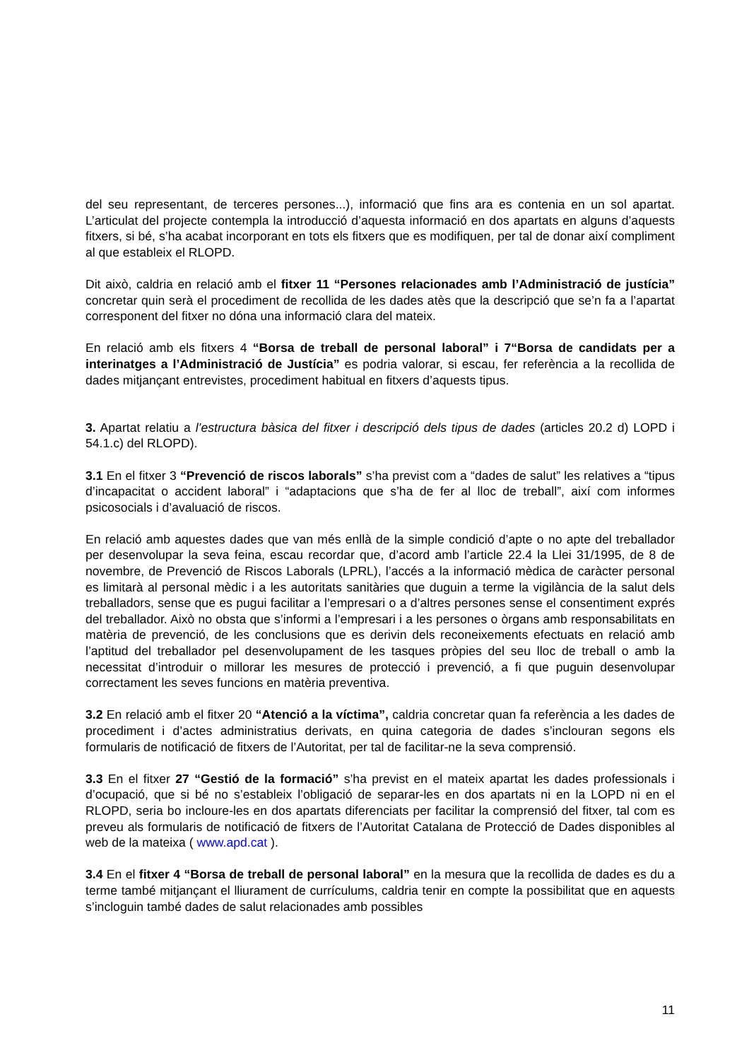del seu representant, de terceres persones...), informació que fins ara es contenia en un sol apartat. L’articulat del projecte contempla la introducció d’aquesta informació en dos apartats en alguns d’aquests fitxers, si bé, s’ha acabat incorporant en tots els fitxers que es modifiquen, per tal de donar així compliment al que estableix el RLOPD.
Dit això, caldria en relació amb el fitxer 11 “Persones relacionades amb l’Administració de justícia” concretar quin serà el procediment de recollida de les dades atès que la descripció que se’n fa a l’apartat corresponent del fitxer no dóna una informació clara del mateix.
En relació amb els fitxers 4 “Borsa de treball de personal laboral” i 7“Borsa de candidats per a interinatges a l’Administració de Justícia” es podria valorar, si escau, fer referència a la recollida de dades mitjançant entrevistes, procediment habitual en fitxers d’aquests tipus.
3. Apartat relatiu a l’estructura bàsica del fitxer i descripció dels tipus de dades (articles 20.2 d) LOPD i 54.1.c) del RLOPD).
3.1 En el fitxer 3 “Prevenció de riscos laborals” s’ha previst com a “dades de salut” les relatives a “tipus d’incapacitat o accident laboral” i “adaptacions que s’ha de fer al lloc de treball”, així com informes psicosocials i d’avaluació de riscos.
En relació amb aquestes dades que van més enllà de la simple condició d’apte o no apte del treballador per desenvolupar la seva feina, escau recordar que, d’acord amb l’article 22.4 la Llei 31/1995, de 8 de novembre, de Prevenció de Riscos Laborals (LPRL), l’accés a la informació mèdica de caràcter personal es limitarà al personal mèdic i a les autoritats sanitàries que duguin a terme la vigilància de la salut dels treballadors, sense que es pugui facilitar a l’empresari o a d’altres persones sense el consentiment exprés del treballador. Això no obsta que s’informi a l’empresari i a les persones o òrgans amb responsabilitats en matèria de prevenció, de les conclusions que es derivin dels reconeixements efectuats en relació amb l’aptitud del treballador pel desenvolupament de les tasques pròpies del seu lloc de treball o amb la necessitat d’introduir o millorar les mesures de protecció i prevenció, a fi que puguin desenvolupar correctament les seves funcions en matèria preventiva.
3.2 En relació amb el fitxer 20 “Atenció a la víctima”, caldria concretar quan fa referència a les dades de procediment i d’actes administratius derivats, en quina categoria de dades s’inclouran segons els formularis de notificació de fitxers de l’Autoritat, per tal de facilitar-ne la seva comprensió.
3.3 En el fitxer 27 “Gestió de la formació” s’ha previst en el mateix apartat les dades professionals i d’ocupació, que si bé no s’estableix l’obligació de separar-les en dos apartats ni en la LOPD ni en el RLOPD, seria bo incloure-les en dos apartats diferenciats per facilitar la comprensió del fitxer, tal com es preveu als formularis de notificació de fitxers de l’Autoritat Catalana de Protecció de Dades disponibles al web de la mateixa ( www.apd.cat ).
3.4 En el fitxer 4 “Borsa de treball de personal laboral” en la mesura que la recollida de dades es du a terme també mitjançant el lliurament de currículums, caldria tenir en compte la possibilitat que en aquests s’incloguin també dades de salut relacionades amb possibles
11